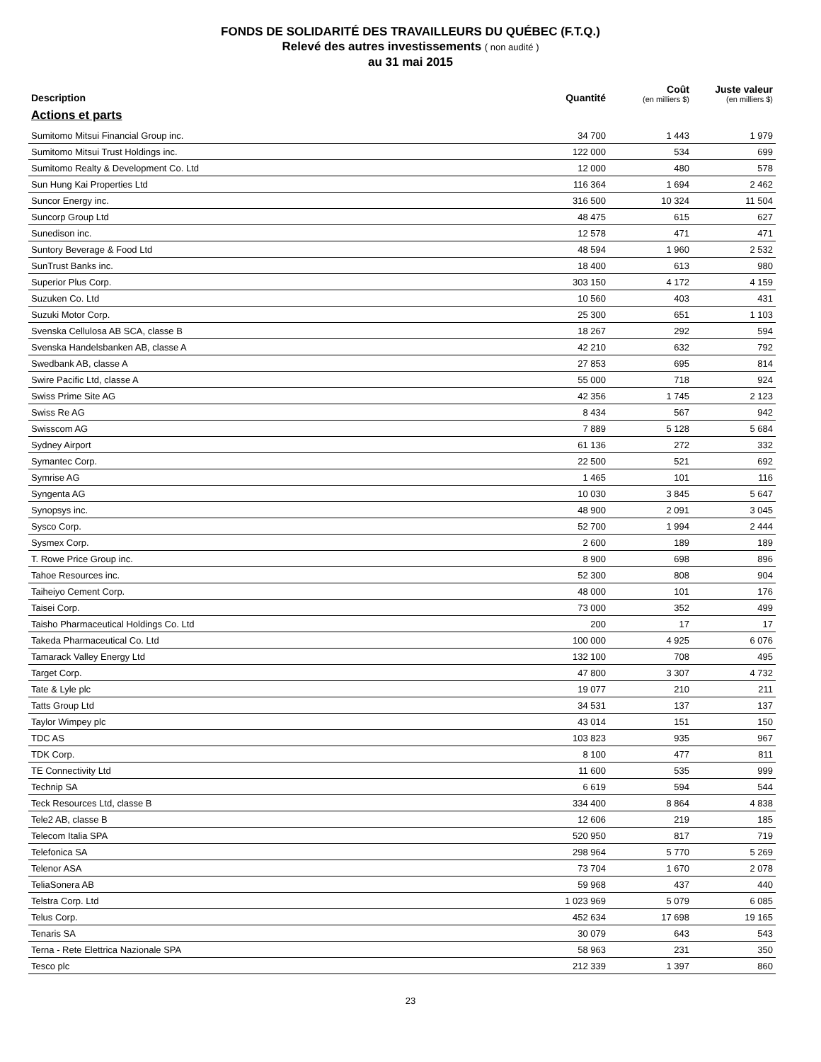FONDS DE SOLIDARITÉ DES TRAVAILLEURS DU QUÉBEC (F.T.Q.)
Relevé des autres investissements ( non audité )
au 31 mai 2015
| Description | Quantité | Coût (en milliers $) | Juste valeur (en milliers $) |
| --- | --- | --- | --- |
| Actions et parts | | | |
| Sumitomo Mitsui Financial Group inc. | 34 700 | 1 443 | 1 979 |
| Sumitomo Mitsui Trust Holdings inc. | 122 000 | 534 | 699 |
| Sumitomo Realty & Development Co. Ltd | 12 000 | 480 | 578 |
| Sun Hung Kai Properties Ltd | 116 364 | 1 694 | 2 462 |
| Suncor Energy inc. | 316 500 | 10 324 | 11 504 |
| Suncorp Group Ltd | 48 475 | 615 | 627 |
| Sunedison inc. | 12 578 | 471 | 471 |
| Suntory Beverage & Food Ltd | 48 594 | 1 960 | 2 532 |
| SunTrust Banks inc. | 18 400 | 613 | 980 |
| Superior Plus Corp. | 303 150 | 4 172 | 4 159 |
| Suzuken Co. Ltd | 10 560 | 403 | 431 |
| Suzuki Motor Corp. | 25 300 | 651 | 1 103 |
| Svenska Cellulosa AB SCA, classe B | 18 267 | 292 | 594 |
| Svenska Handelsbanken AB, classe A | 42 210 | 632 | 792 |
| Swedbank AB, classe A | 27 853 | 695 | 814 |
| Swire Pacific Ltd, classe A | 55 000 | 718 | 924 |
| Swiss Prime Site AG | 42 356 | 1 745 | 2 123 |
| Swiss Re AG | 8 434 | 567 | 942 |
| Swisscom AG | 7 889 | 5 128 | 5 684 |
| Sydney Airport | 61 136 | 272 | 332 |
| Symantec Corp. | 22 500 | 521 | 692 |
| Symrise AG | 1 465 | 101 | 116 |
| Syngenta AG | 10 030 | 3 845 | 5 647 |
| Synopsys inc. | 48 900 | 2 091 | 3 045 |
| Sysco Corp. | 52 700 | 1 994 | 2 444 |
| Sysmex Corp. | 2 600 | 189 | 189 |
| T. Rowe Price Group inc. | 8 900 | 698 | 896 |
| Tahoe Resources inc. | 52 300 | 808 | 904 |
| Taiheiyo Cement Corp. | 48 000 | 101 | 176 |
| Taisei Corp. | 73 000 | 352 | 499 |
| Taisho Pharmaceutical Holdings Co. Ltd | 200 | 17 | 17 |
| Takeda Pharmaceutical Co. Ltd | 100 000 | 4 925 | 6 076 |
| Tamarack Valley Energy Ltd | 132 100 | 708 | 495 |
| Target Corp. | 47 800 | 3 307 | 4 732 |
| Tate & Lyle plc | 19 077 | 210 | 211 |
| Tatts Group Ltd | 34 531 | 137 | 137 |
| Taylor Wimpey plc | 43 014 | 151 | 150 |
| TDC AS | 103 823 | 935 | 967 |
| TDK Corp. | 8 100 | 477 | 811 |
| TE Connectivity Ltd | 11 600 | 535 | 999 |
| Technip SA | 6 619 | 594 | 544 |
| Teck Resources Ltd, classe B | 334 400 | 8 864 | 4 838 |
| Tele2 AB, classe B | 12 606 | 219 | 185 |
| Telecom Italia SPA | 520 950 | 817 | 719 |
| Telefonica SA | 298 964 | 5 770 | 5 269 |
| Telenor ASA | 73 704 | 1 670 | 2 078 |
| TeliaSonera AB | 59 968 | 437 | 440 |
| Telstra Corp. Ltd | 1 023 969 | 5 079 | 6 085 |
| Telus Corp. | 452 634 | 17 698 | 19 165 |
| Tenaris SA | 30 079 | 643 | 543 |
| Terna - Rete Elettrica Nazionale SPA | 58 963 | 231 | 350 |
| Tesco plc | 212 339 | 1 397 | 860 |
23